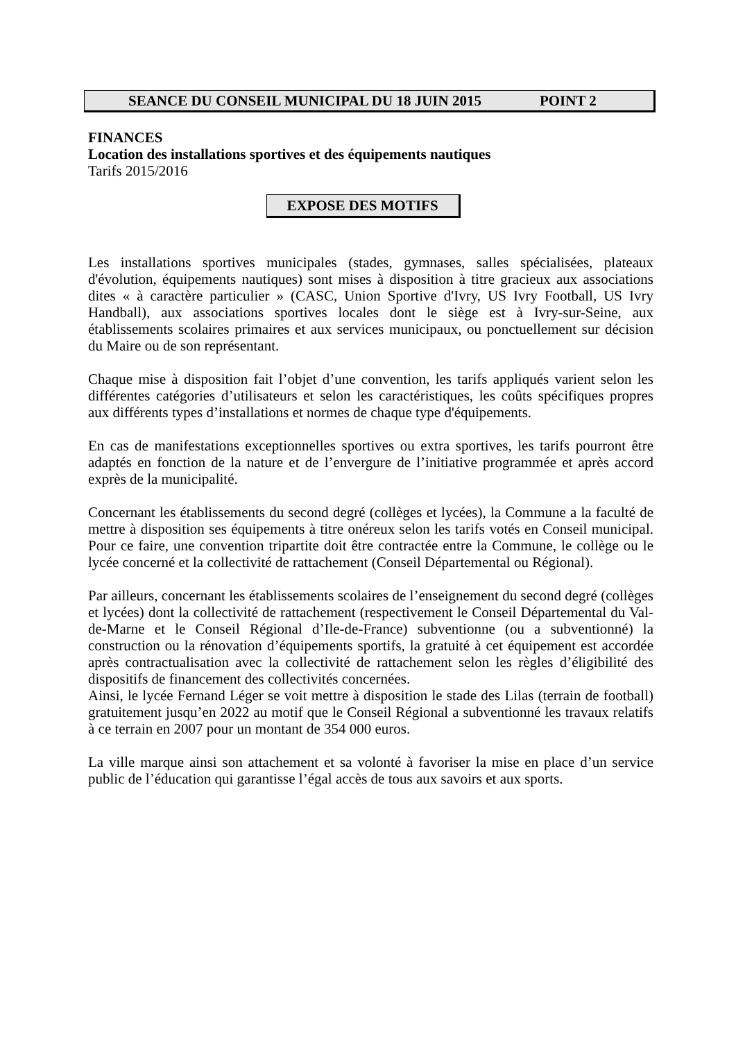SEANCE DU CONSEIL MUNICIPAL DU 18 JUIN 2015 POINT 2
FINANCES
Location des installations sportives et des équipements nautiques
Tarifs 2015/2016
EXPOSE DES MOTIFS
Les installations sportives municipales (stades, gymnases, salles spécialisées, plateaux d'évolution, équipements nautiques) sont mises à disposition à titre gracieux aux associations dites « à caractère particulier » (CASC, Union Sportive d'Ivry, US Ivry Football, US Ivry Handball), aux associations sportives locales dont le siège est à Ivry-sur-Seine, aux établissements scolaires primaires et aux services municipaux, ou ponctuellement sur décision du Maire ou de son représentant.
Chaque mise à disposition fait l’objet d’une convention, les tarifs appliqués varient selon les différentes catégories d’utilisateurs et selon les caractéristiques, les coûts spécifiques propres aux différents types d’installations et normes de chaque type d'équipements.
En cas de manifestations exceptionnelles sportives ou extra sportives, les tarifs pourront être adaptés en fonction de la nature et de l’envergure de l’initiative programmée et après accord exprès de la municipalité.
Concernant les établissements du second degré (collèges et lycées), la Commune a la faculté de mettre à disposition ses équipements à titre onéreux selon les tarifs votés en Conseil municipal. Pour ce faire, une convention tripartite doit être contractée entre la Commune, le collège ou le lycée concerné et la collectivité de rattachement (Conseil Départemental ou Régional).
Par ailleurs, concernant les établissements scolaires de l’enseignement du second degré (collèges et lycées) dont la collectivité de rattachement (respectivement le Conseil Départemental du Val-de-Marne et le Conseil Régional d’Ile-de-France) subventionne (ou a subventionné) la construction ou la rénovation d’équipements sportifs, la gratuité à cet équipement est accordée après contractualisation avec la collectivité de rattachement selon les règles d’éligibilité des dispositifs de financement des collectivités concernées.
Ainsi, le lycée Fernand Léger se voit mettre à disposition le stade des Lilas (terrain de football) gratuitement jusqu’en 2022 au motif que le Conseil Régional a subventionné les travaux relatifs à ce terrain en 2007 pour un montant de 354 000 euros.
La ville marque ainsi son attachement et sa volonté à favoriser la mise en place d’un service public de l’éducation qui garantisse l’égal accès de tous aux savoirs et aux sports.